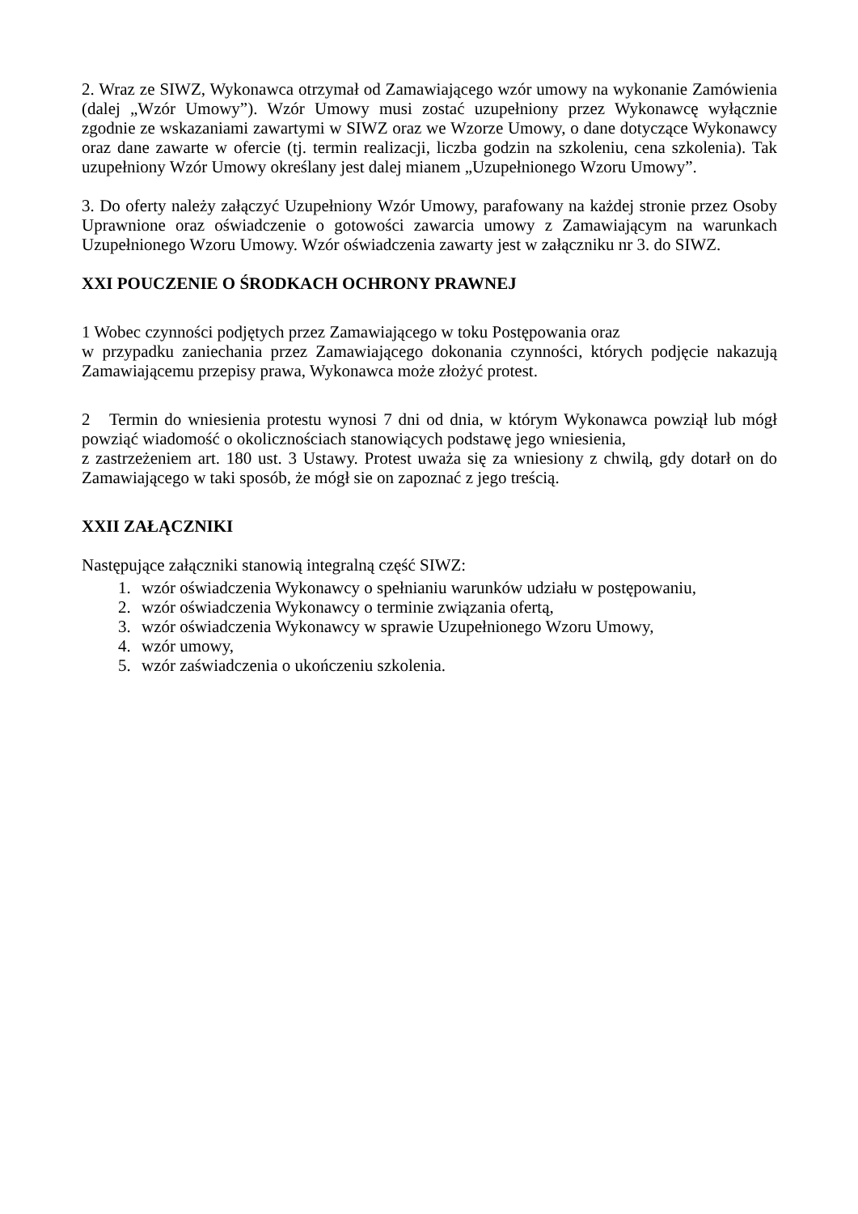2. Wraz ze SIWZ, Wykonawca otrzymał od Zamawiającego wzór umowy na wykonanie Zamówienia (dalej „Wzór Umowy”). Wzór Umowy musi zostać uzupełniony przez Wykonawcę wyłącznie zgodnie ze wskazaniami zawartymi w SIWZ oraz we Wzorze Umowy, o dane dotyczące Wykonawcy oraz dane zawarte w ofercie (tj. termin realizacji, liczba godzin na szkoleniu, cena szkolenia). Tak uzupełniony Wzór Umowy określany jest dalej mianem „Uzupełnionego Wzoru Umowy”.
3. Do oferty należy załączyć Uzupełniony Wzór Umowy, parafowany na każdej stronie przez Osoby Uprawnione oraz oświadczenie o gotowości zawarcia umowy z Zamawiającym na warunkach Uzupełnionego Wzoru Umowy. Wzór oświadczenia zawarty jest w załączniku nr 3. do SIWZ.
XXI POUCZENIE O ŚRODKACH OCHRONY PRAWNEJ
1 Wobec czynności podjętych przez Zamawiającego w toku Postępowania oraz
w przypadku zaniechania przez Zamawiającego dokonania czynności, których podjęcie nakazują Zamawiającemu przepisy prawa, Wykonawca może złożyć protest.
2 Termin do wniesienia protestu wynosi 7 dni od dnia, w którym Wykonawca powziął lub mógł powziąć wiadomość o okolicznościach stanowiących podstawę jego wniesienia,
z zastrzeżeniem art. 180 ust. 3 Ustawy. Protest uważa się za wniesiony z chwilą, gdy dotarł on do Zamawiającego w taki sposób, że mógł sie on zapoznać z jego treścią.
XXII ZAŁĄCZNIKI
Następujące załączniki stanowią integralną część SIWZ:
1. wzór oświadczenia Wykonawcy o spełnianiu warunków udziału w postępowaniu,
2. wzór oświadczenia Wykonawcy o terminie związania ofertą,
3. wzór oświadczenia Wykonawcy w sprawie Uzupełnionego Wzoru Umowy,
4. wzór umowy,
5. wzór zaświadczenia o ukończeniu szkolenia.